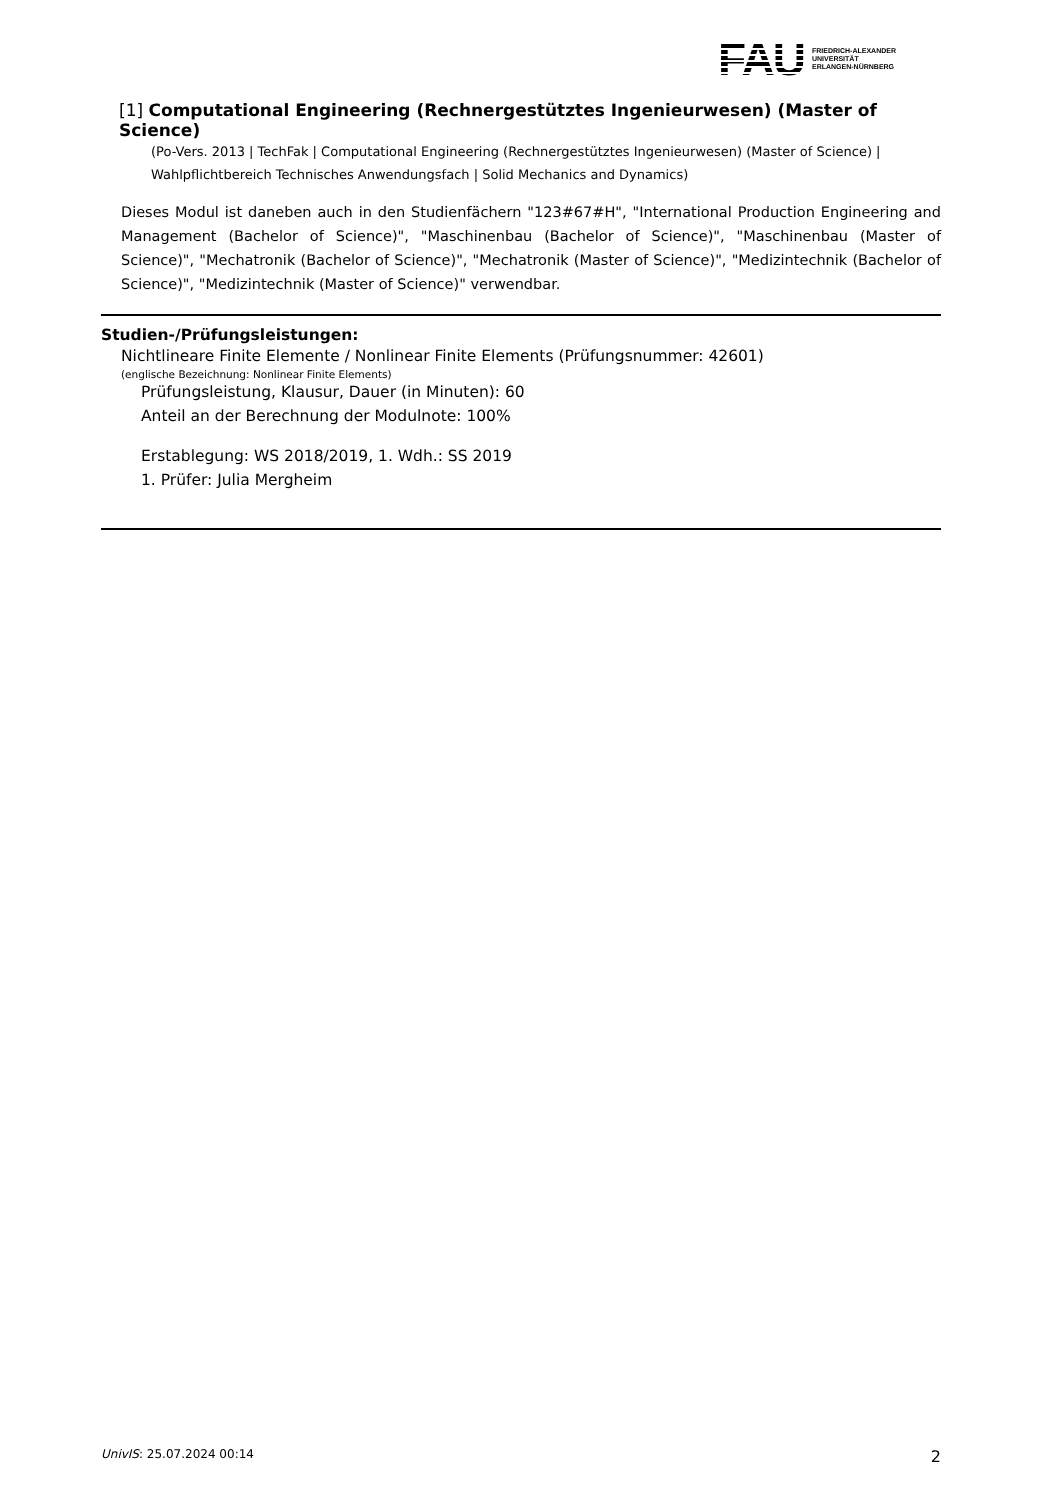FAU
FRIEDRICH-ALEXANDER
UNIVERSITÄT
ERLANGEN-NÜRNBERG
[1] Computational Engineering (Rechnergestütztes Ingenieurwesen) (Master of Science)
(Po-Vers. 2013 | TechFak | Computational Engineering (Rechnergestütztes Ingenieurwesen) (Master of Science) | Wahlpflichtbereich Technisches Anwendungsfach | Solid Mechanics and Dynamics)
Dieses Modul ist daneben auch in den Studienfächern "123#67#H", "International Production Engineering and Management (Bachelor of Science)", "Maschinenbau (Bachelor of Science)", "Maschinenbau (Master of Science)", "Mechatronik (Bachelor of Science)", "Mechatronik (Master of Science)", "Medizintechnik (Bachelor of Science)", "Medizintechnik (Master of Science)" verwendbar.
Studien-/Prüfungsleistungen:
Nichtlineare Finite Elemente / Nonlinear Finite Elements (Prüfungsnummer: 42601)
(englische Bezeichnung: Nonlinear Finite Elements)
Prüfungsleistung, Klausur, Dauer (in Minuten): 60
Anteil an der Berechnung der Modulnote: 100%
Erstablegung: WS 2018/2019, 1. Wdh.: SS 2019
1. Prüfer: Julia Mergheim
UnivIS: 25.07.2024 00:14 2